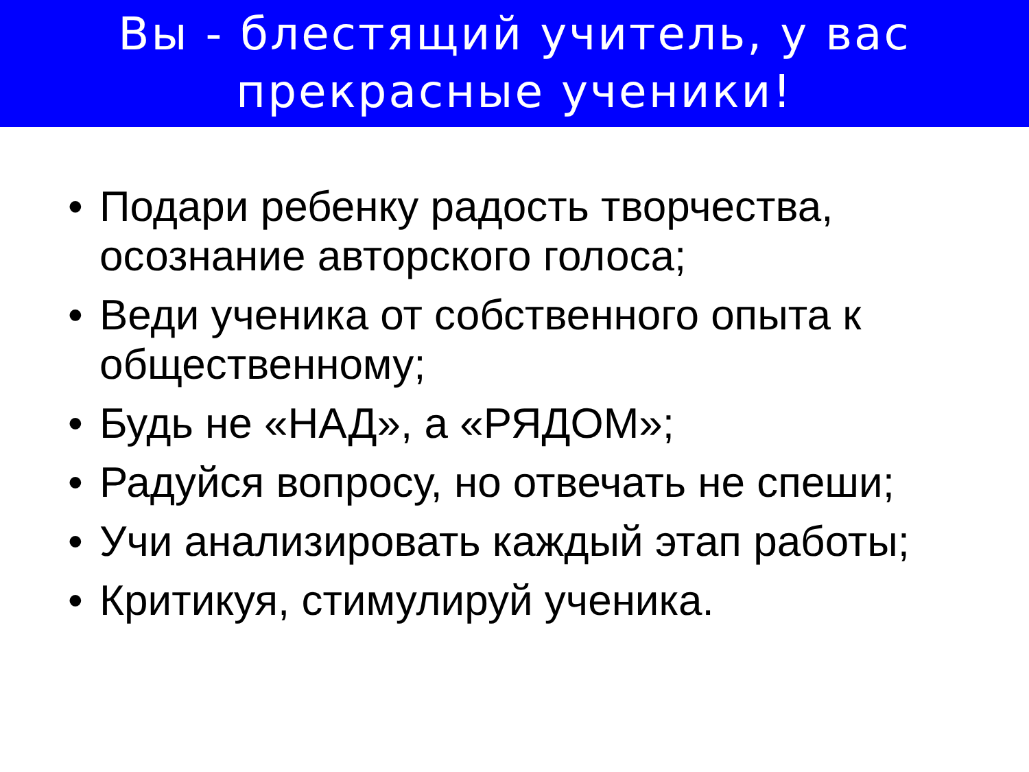Вы - блестящий учитель, у вас
прекрасные ученики!
• Подари ребенку радость творчества, осознание авторского голоса;
• Веди ученика от собственного опыта к общественному;
• Будь не «НАД», а «РЯДОМ»;
• Радуйся вопросу, но отвечать не спеши;
• Учи анализировать каждый этап работы;
• Критикуя, стимулируй ученика.